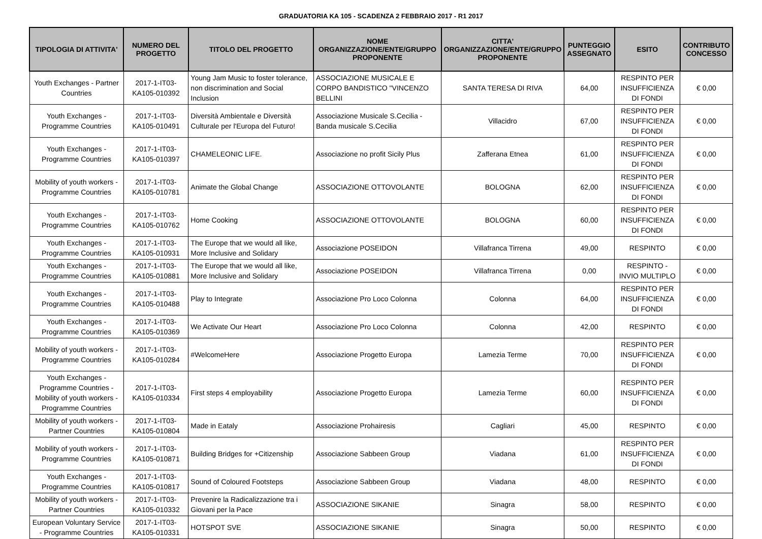GRADUATORIA KA 105 - SCADENZA 2 FEBBRAIO 2017 - R1 2017
| TIPOLOGIA DI ATTIVITA' | NUMERO DEL PROGETTO | TITOLO DEL PROGETTO | NOME ORGANIZZAZIONE/ENTE/GRUPPO PROPONENTE | CITTA' ORGANIZZAZIONE/ENTE/GRUPPO PROPONENTE | PUNTEGGIO ASSEGNATO | ESITO | CONTRIBUTO CONCESSO |
| --- | --- | --- | --- | --- | --- | --- | --- |
| Youth Exchanges - Partner Countries | 2017-1-IT03-KA105-010392 | Young Jam Music to foster tolerance, non discrimination and Social Inclusion | ASSOCIAZIONE MUSICALE E CORPO BANDISTICO "VINCENZO BELLINI | SANTA TERESA DI RIVA | 64,00 | RESPINTO PER INSUFFICIENZA DI FONDI | € 0,00 |
| Youth Exchanges - Programme Countries | 2017-1-IT03-KA105-010491 | Diversità Ambientale e Diversità Culturale per l'Europa del Futuro! | Associazione Musicale S.Cecilia - Banda musicale S.Cecilia | Villacidro | 67,00 | RESPINTO PER INSUFFICIENZA DI FONDI | € 0,00 |
| Youth Exchanges - Programme Countries | 2017-1-IT03-KA105-010397 | CHAMELEONIC LIFE. | Associazione no profit Sicily Plus | Zafferana Etnea | 61,00 | RESPINTO PER INSUFFICIENZA DI FONDI | € 0,00 |
| Mobility of youth workers - Programme Countries | 2017-1-IT03-KA105-010781 | Animate the Global Change | ASSOCIAZIONE OTTOVOLANTE | BOLOGNA | 62,00 | RESPINTO PER INSUFFICIENZA DI FONDI | € 0,00 |
| Youth Exchanges - Programme Countries | 2017-1-IT03-KA105-010762 | Home Cooking | ASSOCIAZIONE OTTOVOLANTE | BOLOGNA | 60,00 | RESPINTO PER INSUFFICIENZA DI FONDI | € 0,00 |
| Youth Exchanges - Programme Countries | 2017-1-IT03-KA105-010931 | The Europe that we would all like, More Inclusive and Solidary | Associazione POSEIDON | Villafranca Tirrena | 49,00 | RESPINTO | € 0,00 |
| Youth Exchanges - Programme Countries | 2017-1-IT03-KA105-010881 | The Europe that we would all like, More Inclusive and Solidary | Associazione POSEIDON | Villafranca Tirrena | 0,00 | RESPINTO - INVIO MULTIPLO | € 0,00 |
| Youth Exchanges - Programme Countries | 2017-1-IT03-KA105-010488 | Play to Integrate | Associazione Pro Loco Colonna | Colonna | 64,00 | RESPINTO PER INSUFFICIENZA DI FONDI | € 0,00 |
| Youth Exchanges - Programme Countries | 2017-1-IT03-KA105-010369 | We Activate Our Heart | Associazione Pro Loco Colonna | Colonna | 42,00 | RESPINTO | € 0,00 |
| Mobility of youth workers - Programme Countries | 2017-1-IT03-KA105-010284 | #WelcomeHere | Associazione Progetto Europa | Lamezia Terme | 70,00 | RESPINTO PER INSUFFICIENZA DI FONDI | € 0,00 |
| Youth Exchanges - Programme Countries - Mobility of youth workers - Programme Countries | 2017-1-IT03-KA105-010334 | First steps 4 employability | Associazione Progetto Europa | Lamezia Terme | 60,00 | RESPINTO PER INSUFFICIENZA DI FONDI | € 0,00 |
| Mobility of youth workers - Partner Countries | 2017-1-IT03-KA105-010804 | Made in Eataly | Associazione Prohairesis | Cagliari | 45,00 | RESPINTO | € 0,00 |
| Mobility of youth workers - Programme Countries | 2017-1-IT03-KA105-010871 | Building Bridges for +Citizenship | Associazione Sabbeen Group | Viadana | 61,00 | RESPINTO PER INSUFFICIENZA DI FONDI | € 0,00 |
| Youth Exchanges - Programme Countries | 2017-1-IT03-KA105-010817 | Sound of Coloured Footsteps | Associazione Sabbeen Group | Viadana | 48,00 | RESPINTO | € 0,00 |
| Mobility of youth workers - Partner Countries | 2017-1-IT03-KA105-010332 | Prevenire la Radicalizzazione tra i Giovani per la Pace | ASSOCIAZIONE SIKANIE | Sinagra | 58,00 | RESPINTO | € 0,00 |
| European Voluntary Service - Programme Countries | 2017-1-IT03-KA105-010331 | HOTSPOT SVE | ASSOCIAZIONE SIKANIE | Sinagra | 50,00 | RESPINTO | € 0,00 |